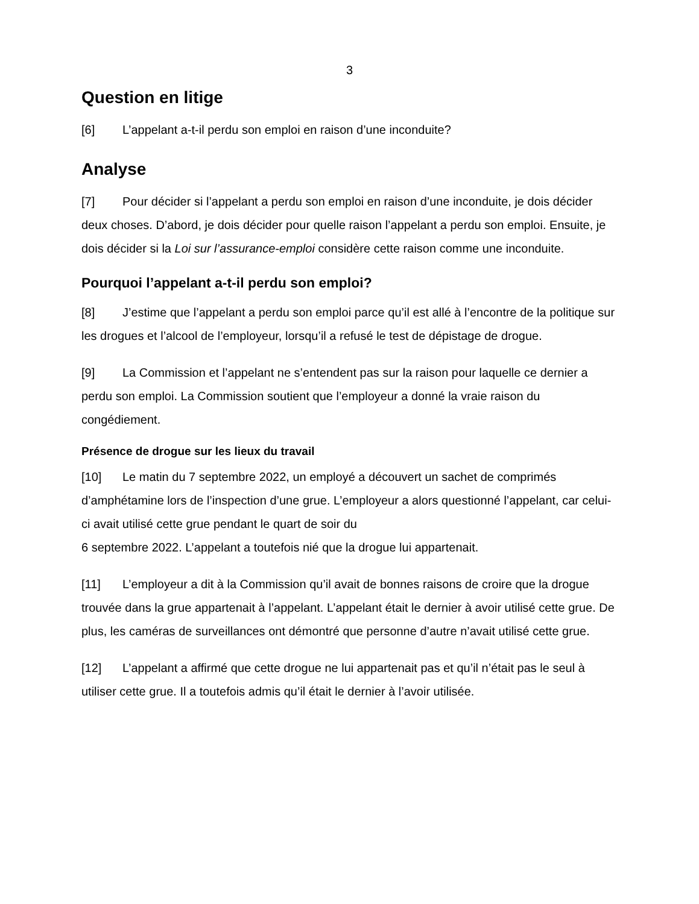3
Question en litige
[6] L’appelant a-t-il perdu son emploi en raison d’une inconduite?
Analyse
[7] Pour décider si l’appelant a perdu son emploi en raison d’une inconduite, je dois décider deux choses. D’abord, je dois décider pour quelle raison l’appelant a perdu son emploi. Ensuite, je dois décider si la Loi sur l’assurance-emploi considère cette raison comme une inconduite.
Pourquoi l’appelant a-t-il perdu son emploi?
[8] J’estime que l’appelant a perdu son emploi parce qu’il est allé à l’encontre de la politique sur les drogues et l’alcool de l’employeur, lorsqu’il a refusé le test de dépistage de drogue.
[9] La Commission et l’appelant ne s’entendent pas sur la raison pour laquelle ce dernier a perdu son emploi. La Commission soutient que l’employeur a donné la vraie raison du congédiement.
Présence de drogue sur les lieux du travail
[10] Le matin du 7 septembre 2022, un employé a découvert un sachet de comprimés d’amphétamine lors de l’inspection d’une grue. L’employeur a alors questionné l’appelant, car celui-ci avait utilisé cette grue pendant le quart de soir du
6 septembre 2022. L’appelant a toutefois nié que la drogue lui appartenait.
[11] L’employeur a dit à la Commission qu’il avait de bonnes raisons de croire que la drogue trouvée dans la grue appartenait à l’appelant. L’appelant était le dernier à avoir utilisé cette grue. De plus, les caméras de surveillances ont démontré que personne d’autre n’avait utilisé cette grue.
[12] L’appelant a affirmé que cette drogue ne lui appartenait pas et qu’il n’était pas le seul à utiliser cette grue. Il a toutefois admis qu’il était le dernier à l’avoir utilisée.